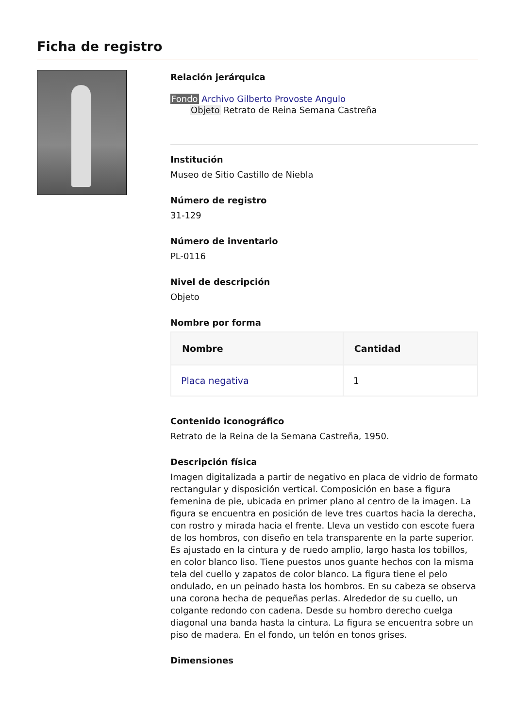Ficha de registro
Relación jerárquica
Fondo Archivo Gilberto Provoste Angulo
Objeto Retrato de Reina Semana Castreña
Institución
Museo de Sitio Castillo de Niebla
Número de registro
31-129
Número de inventario
PL-0116
Nivel de descripción
Objeto
Nombre por forma
| Nombre | Cantidad |
| --- | --- |
| Placa negativa | 1 |
Contenido iconográfico
Retrato de la Reina de la Semana Castreña, 1950.
Descripción física
Imagen digitalizada a partir de negativo en placa de vidrio de formato rectangular y disposición vertical. Composición en base a figura femenina de pie, ubicada en primer plano al centro de la imagen. La figura se encuentra en posición de leve tres cuartos hacia la derecha, con rostro y mirada hacia el frente. Lleva un vestido con escote fuera de los hombros, con diseño en tela transparente en la parte superior. Es ajustado en la cintura y de ruedo amplio, largo hasta los tobillos, en color blanco liso. Tiene puestos unos guante hechos con la misma tela del cuello y zapatos de color blanco. La figura tiene el pelo ondulado, en un peinado hasta los hombros. En su cabeza se observa una corona hecha de pequeñas perlas. Alrededor de su cuello, un colgante redondo con cadena. Desde su hombro derecho cuelga diagonal una banda hasta la cintura. La figura se encuentra sobre un piso de madera. En el fondo, un telón en tonos grises.
Dimensiones